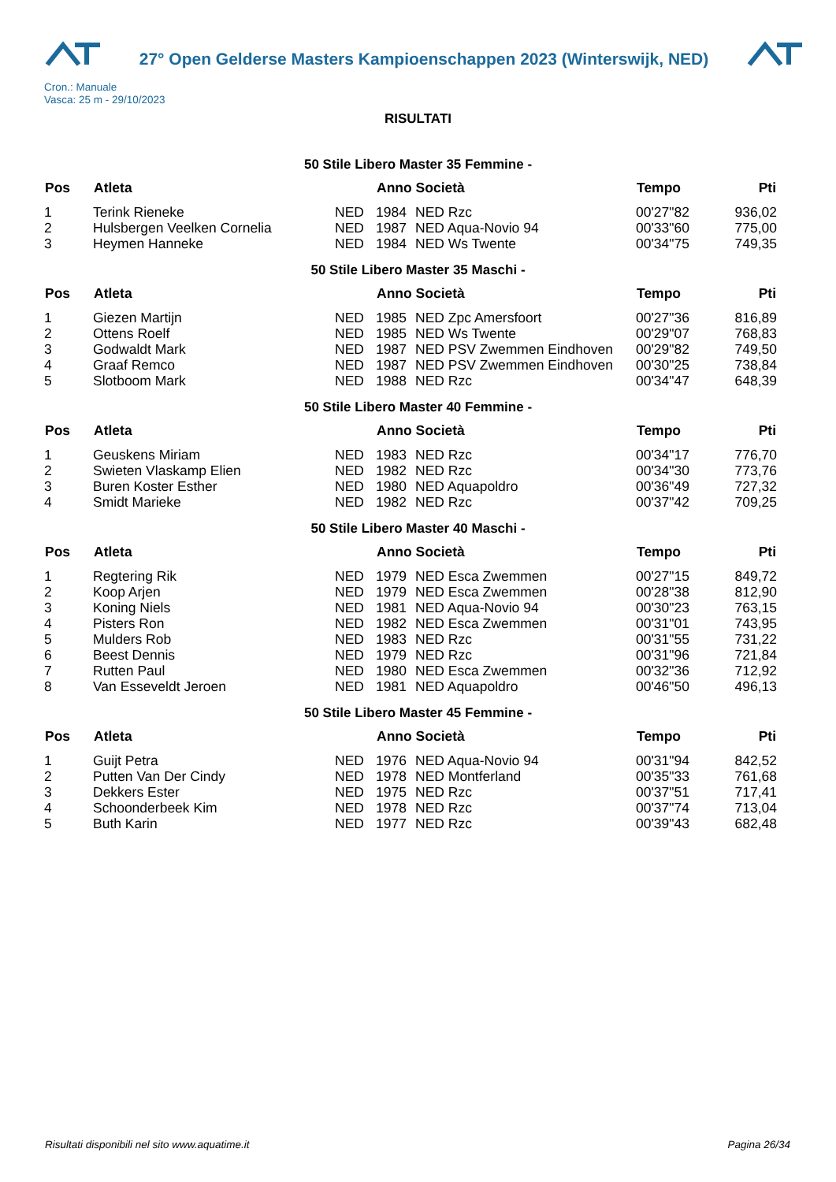27° Open Gelderse Masters Kampioenschappen 2023 (Winterswijk, NED)
Cron.: Manuale
Vasca: 25 m - 29/10/2023
RISULTATI
50 Stile Libero Master 35 Femmine -
| Pos | Atleta | | Anno Società | | Tempo | Pti |
| --- | --- | --- | --- | --- | --- | --- |
| 1 | Terink Rieneke | NED | 1984 | NED Rzc | 00'27"82 | 936,02 |
| 2 | Hulsbergen Veelken Cornelia | NED | 1987 | NED Aqua-Novio 94 | 00'33"60 | 775,00 |
| 3 | Heymen Hanneke | NED | 1984 | NED Ws Twente | 00'34"75 | 749,35 |
50 Stile Libero Master 35 Maschi -
| Pos | Atleta | | Anno Società | | Tempo | Pti |
| --- | --- | --- | --- | --- | --- | --- |
| 1 | Giezen Martijn | NED | 1985 | NED Zpc Amersfoort | 00'27"36 | 816,89 |
| 2 | Ottens Roelf | NED | 1985 | NED Ws Twente | 00'29"07 | 768,83 |
| 3 | Godwaldt Mark | NED | 1987 | NED PSV Zwemmen Eindhoven | 00'29"82 | 749,50 |
| 4 | Graaf Remco | NED | 1987 | NED PSV Zwemmen Eindhoven | 00'30"25 | 738,84 |
| 5 | Slotboom Mark | NED | 1988 | NED Rzc | 00'34"47 | 648,39 |
50 Stile Libero Master 40 Femmine -
| Pos | Atleta | | Anno Società | | Tempo | Pti |
| --- | --- | --- | --- | --- | --- | --- |
| 1 | Geuskens Miriam | NED | 1983 | NED Rzc | 00'34"17 | 776,70 |
| 2 | Swieten Vlaskamp Elien | NED | 1982 | NED Rzc | 00'34"30 | 773,76 |
| 3 | Buren Koster Esther | NED | 1980 | NED Aquapoldro | 00'36"49 | 727,32 |
| 4 | Smidt Marieke | NED | 1982 | NED Rzc | 00'37"42 | 709,25 |
50 Stile Libero Master 40 Maschi -
| Pos | Atleta | | Anno Società | | Tempo | Pti |
| --- | --- | --- | --- | --- | --- | --- |
| 1 | Regtering Rik | NED | 1979 | NED Esca Zwemmen | 00'27"15 | 849,72 |
| 2 | Koop Arjen | NED | 1979 | NED Esca Zwemmen | 00'28"38 | 812,90 |
| 3 | Koning Niels | NED | 1981 | NED Aqua-Novio 94 | 00'30"23 | 763,15 |
| 4 | Pisters Ron | NED | 1982 | NED Esca Zwemmen | 00'31"01 | 743,95 |
| 5 | Mulders Rob | NED | 1983 | NED Rzc | 00'31"55 | 731,22 |
| 6 | Beest Dennis | NED | 1979 | NED Rzc | 00'31"96 | 721,84 |
| 7 | Rutten Paul | NED | 1980 | NED Esca Zwemmen | 00'32"36 | 712,92 |
| 8 | Van Esseveldt Jeroen | NED | 1981 | NED Aquapoldro | 00'46"50 | 496,13 |
50 Stile Libero Master 45 Femmine -
| Pos | Atleta | | Anno Società | | Tempo | Pti |
| --- | --- | --- | --- | --- | --- | --- |
| 1 | Guijt Petra | NED | 1976 | NED Aqua-Novio 94 | 00'31"94 | 842,52 |
| 2 | Putten Van Der Cindy | NED | 1978 | NED Montferland | 00'35"33 | 761,68 |
| 3 | Dekkers Ester | NED | 1975 | NED Rzc | 00'37"51 | 717,41 |
| 4 | Schoonderbeek Kim | NED | 1978 | NED Rzc | 00'37"74 | 713,04 |
| 5 | Buth Karin | NED | 1977 | NED Rzc | 00'39"43 | 682,48 |
Risultati disponibili nel sito www.aquatime.it Pagina 26/34